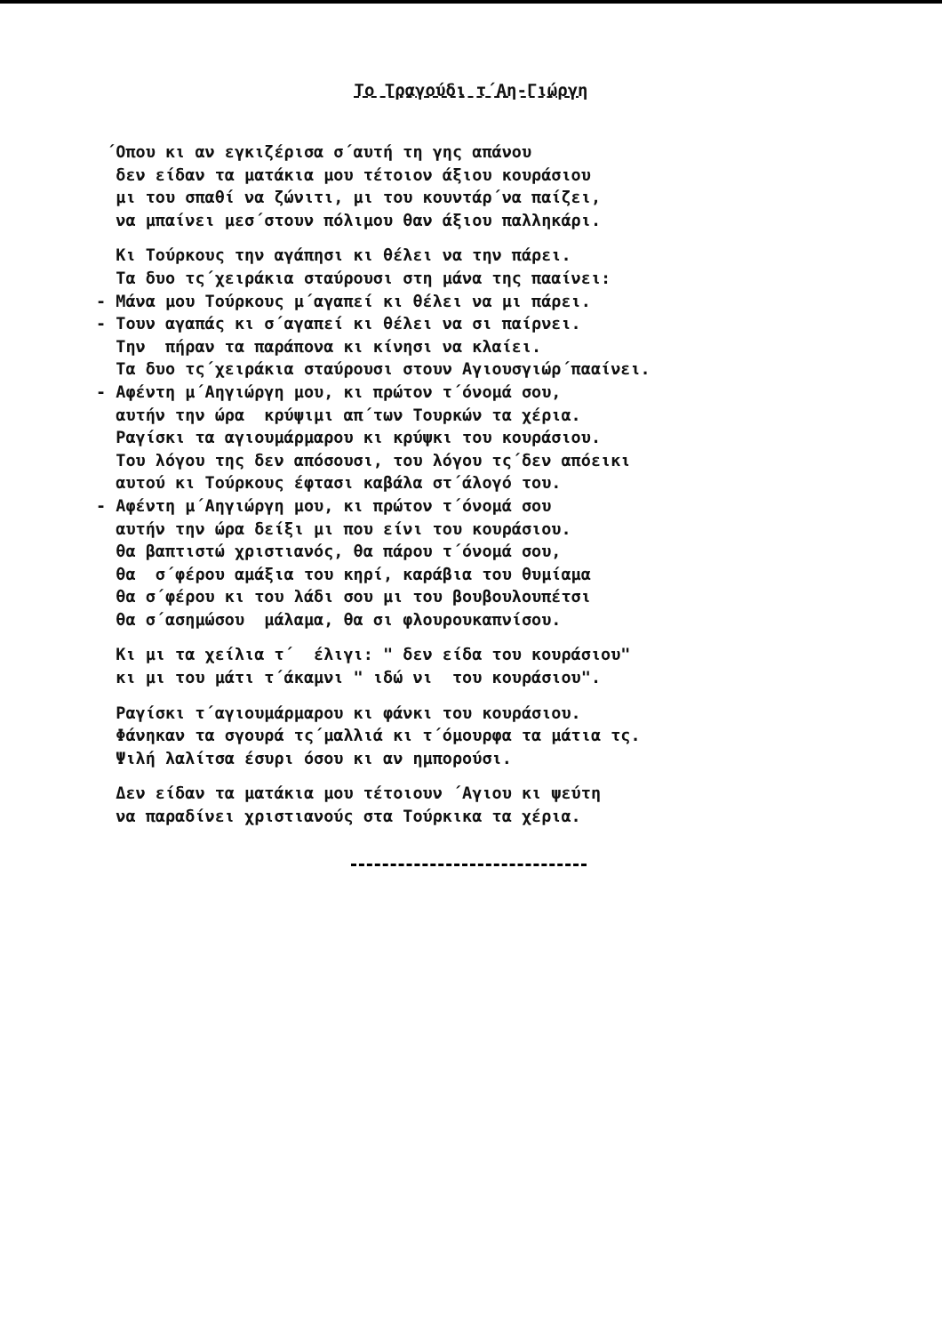Το Τραγούδι τ΄Αη-Γιώργη
΄Οπου κι αν εγκιζέρισα σ΄αυτή τη γης απάνου
δεν είδαν τα ματάκια μου τέτοιον άξιου κουράσιου
μι του σπαθί να ζώνιτι, μι του κουντάρ΄να παίζει,
να μπαίνει μεσ΄στουν πόλιμου θαν άξιου παλληκάρι.
Κι Τούρκους την αγάπησι κι θέλει να την πάρει.
Τα δυο τς΄χειράκια σταύρουσι στη μάνα της πααίνει:
- Μάνα μου Τούρκους μ΄αγαπεί κι θέλει να μι πάρει.
- Τουν αγαπάς κι σ΄αγαπεί κι θέλει να σι παίρνει.
Την πήραν τα παράπονα κι κίνησι να κλαίει.
Τα δυο τς΄χειράκια σταύρουσι στουν Αγιουσγιώρ΄πααίνει.
- Αφέντη μ΄Αηγιώργη μου, κι πρώτον τ΄όνομά σου,
αυτήν την ώρα κρύψιμι απ΄των Τουρκών τα χέρια.
Ραγίσκι τα αγιουμάρμαρου κι κρύψκι του κουράσιου.
Του λόγου της δεν απόσουσι, του λόγου τς΄δεν απόεικι
αυτού κι Τούρκους έφτασι καβάλα στ΄άλογό του.
- Αφέντη μ΄Αηγιώργη μου, κι πρώτον τ΄όνομά σου
αυτήν την ώρα δείξι μι που είνι του κουράσιου.
θα βαπτιστώ χριστιανός, θα πάρου τ΄όνομά σου,
θα σ΄φέρου αμάξια του κηρί, καράβια του θυμίαμα
θα σ΄φέρου κι του λάδι σου μι του βουβουλουπέτσι
θα σ΄ασημώσου μάλαμα, θα σι φλουρουκαπνίσου.
Κι μι τα χείλια τ΄ έλιγι: " δεν είδα του κουράσιου"
κι μι του μάτι τ΄άκαμνι " ιδώ νι του κουράσιου".
Ραγίσκι τ΄αγιουμάρμαρου κι φάνκι του κουράσιου.
Φάνηκαν τα σγουρά τς΄μαλλιά κι τ΄όμουρφα τα μάτια τς.
Ψιλή λαλίτσα έσυρι όσου κι αν ημπορούσι.
Δεν είδαν τα ματάκια μου τέτοιουν ΄Αγιου κι ψεύτη
να παραδίνει χριστιανούς στα Τούρκικα τα χέρια.